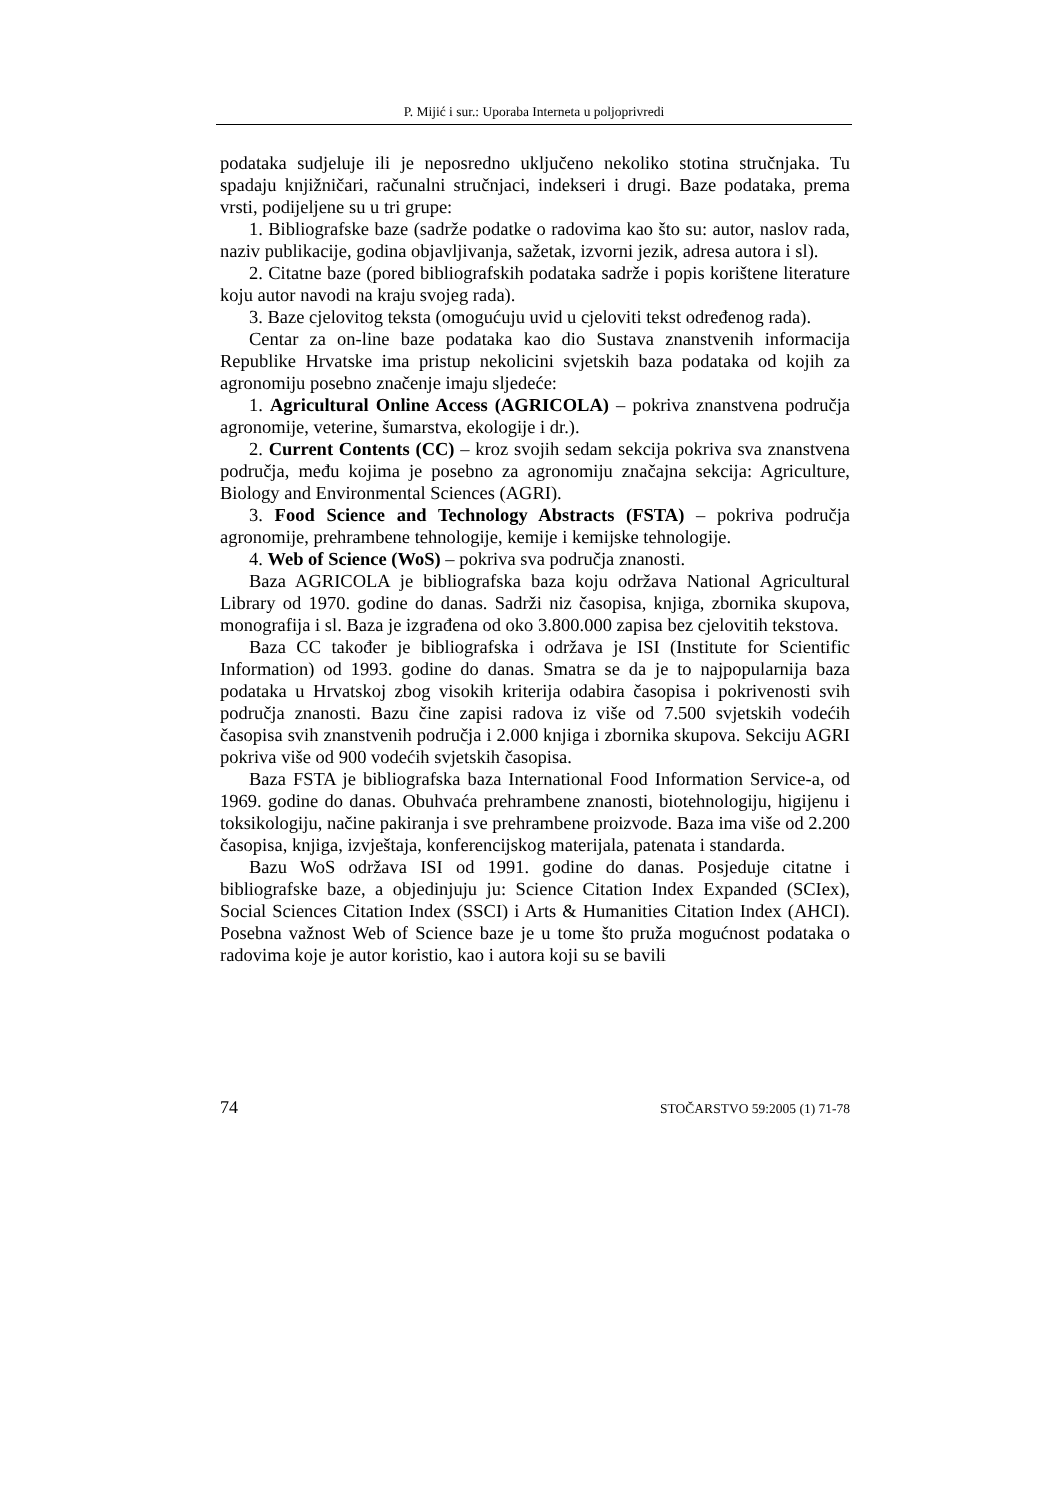P. Mijić i sur.: Uporaba Interneta u poljoprivredi
podataka sudjeluje ili je neposredno uključeno nekoliko stotina stručnjaka. Tu spadaju knjižničari, računalni stručnjaci, indekseri i drugi. Baze podataka, prema vrsti, podijeljene su u tri grupe:
1. Bibliografske baze (sadrže podatke o radovima kao što su: autor, naslov rada, naziv publikacije, godina objavljivanja, sažetak, izvorni jezik, adresa autora i sl).
2. Citatne baze (pored bibliografskih podataka sadrže i popis korištene literature koju autor navodi na kraju svojeg rada).
3. Baze cjelovitog teksta (omogućuju uvid u cjeloviti tekst određenog rada).
Centar za on-line baze podataka kao dio Sustava znanstvenih informacija Republike Hrvatske ima pristup nekolicini svjetskih baza podataka od kojih za agronomiju posebno značenje imaju sljedeće:
1. Agricultural Online Access (AGRICOLA) – pokriva znanstvena područja agronomije, veterine, šumarstva, ekologije i dr.).
2. Current Contents (CC) – kroz svojih sedam sekcija pokriva sva znanstvena područja, među kojima je posebno za agronomiju značajna sekcija: Agriculture, Biology and Environmental Sciences (AGRI).
3. Food Science and Technology Abstracts (FSTA) – pokriva područja agronomije, prehrambene tehnologije, kemije i kemijske tehnologije.
4. Web of Science (WoS) – pokriva sva područja znanosti.
Baza AGRICOLA je bibliografska baza koju održava National Agricultural Library od 1970. godine do danas. Sadrži niz časopisa, knjiga, zbornika skupova, monografija i sl. Baza je izgrađena od oko 3.800.000 zapisa bez cjelovitih tekstova.
Baza CC također je bibliografska i održava je ISI (Institute for Scientific Information) od 1993. godine do danas. Smatra se da je to najpopularnija baza podataka u Hrvatskoj zbog visokih kriterija odabira časopisa i pokrivenosti svih područja znanosti. Bazu čine zapisi radova iz više od 7.500 svjetskih vodećih časopisa svih znanstvenih područja i 2.000 knjiga i zbornika skupova. Sekciju AGRI pokriva više od 900 vodećih svjetskih časopisa.
Baza FSTA je bibliografska baza International Food Information Service-a, od 1969. godine do danas. Obuhvaća prehrambene znanosti, biotehnologiju, higijenu i toksikologiju, načine pakiranja i sve prehrambene proizvode. Baza ima više od 2.200 časopisa, knjiga, izvještaja, konferencijskog materijala, patenata i standarda.
Bazu WoS održava ISI od 1991. godine do danas. Posjeduje citatne i bibliografske baze, a objedinjuju ju: Science Citation Index Expanded (SCIex), Social Sciences Citation Index (SSCI) i Arts & Humanities Citation Index (AHCI). Posebna važnost Web of Science baze je u tome što pruža mogućnost podataka o radovima koje je autor koristio, kao i autora koji su se bavili
74 STOČARSTVO 59:2005 (1) 71-78